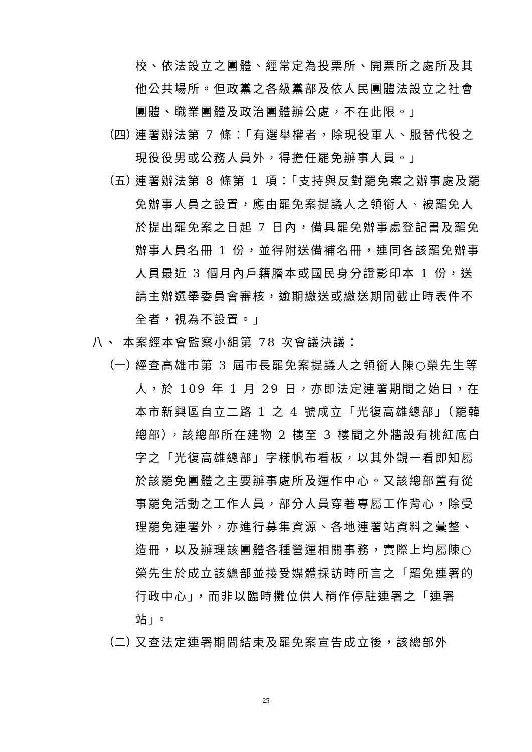校、依法設立之團體、經常定為投票所、開票所之處所及其他公共場所。但政黨之各級黨部及依人民團體法設立之社會團體、職業團體及政治團體辦公處，不在此限。」
（四）
連署辦法第 7 條：「有選舉權者，除現役軍人、服替代役之現役役男或公務人員外，得擔任罷免辦事人員。」
（五）
連署辦法第 8 條第 1 項：「支持與反對罷免案之辦事處及罷免辦事人員之設置，應由罷免案提議人之領銜人、被罷免人於提出罷免案之日起 7 日內，備具罷免辦事處登記書及罷免辦事人員名冊 1 份，並得附送備補名冊，連同各該罷免辦事人員最近 3 個月內戶籍謄本或國民身分證影印本 1 份，送請主辦選舉委員會審核，逾期繳送或繳送期間截止時表件不全者，視為不設置。」
八、 本案經本會監察小組第 78 次會議決議：
（一）
經查高雄市第 3 屆市長罷免案提議人之領銜人陳○榮先生等人，於 109 年 1 月 29 日，亦即法定連署期間之始日，在本市新興區自立二路 1 之 4 號成立「光復高雄總部」（罷韓總部），該總部所在建物 2 樓至 3 樓間之外牆設有桃紅底白字之「光復高雄總部」字樣帆布看板，以其外觀一看即知屬於該罷免團體之主要辦事處所及運作中心。又該總部置有從事罷免活動之工作人員，部分人員穿著專屬工作背心，除受理罷免連署外，亦進行募集資源、各地連署站資料之彙整、造冊，以及辦理該團體各種營運相關事務，實際上均屬陳○榮先生於成立該總部並接受媒體採訪時所言之「罷免連署的行政中心」，而非以臨時攤位供人稍作停駐連署之「連署站」。
（二）
又查法定連署期間結束及罷免案宣告成立後，該總部外
25